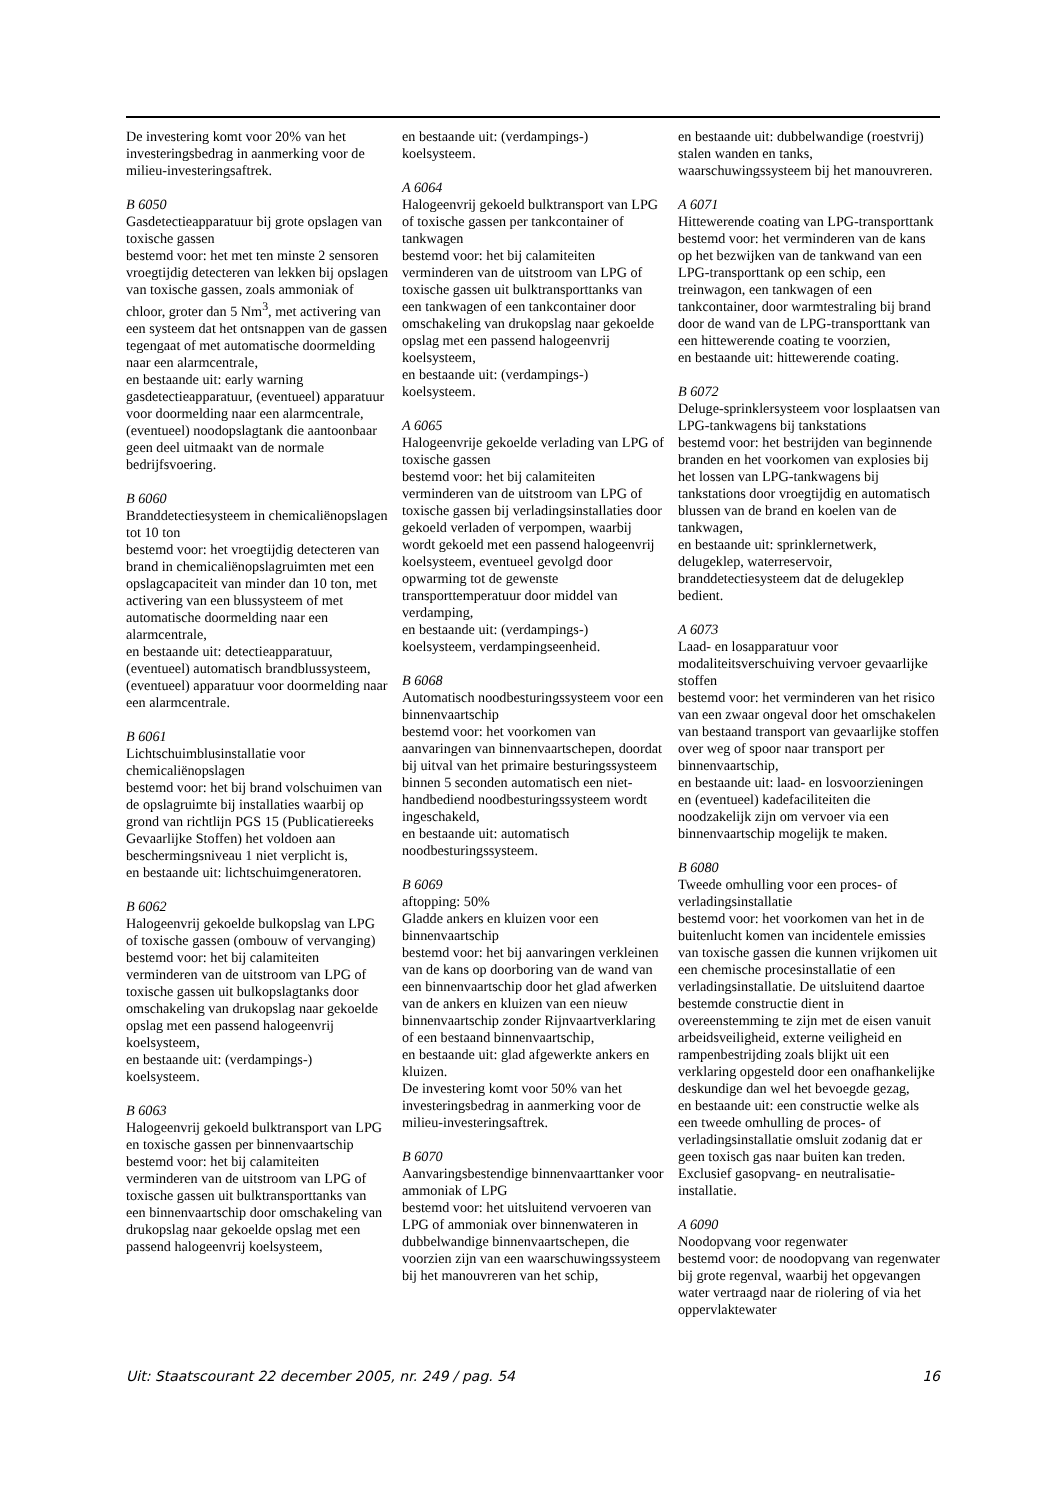De investering komt voor 20% van het investeringsbedrag in aanmerking voor de milieu-investeringsaftrek.
B 6050
Gasdetectieapparatuur bij grote opslagen van toxische gassen
bestemd voor: het met ten minste 2 sensoren vroegtijdig detecteren van lekken bij opslagen van toxische gassen, zoals ammoniak of chloor, groter dan 5 Nm<sup>3</sup>, met activering van een systeem dat het ontsnappen van de gassen tegengaat of met automatische doormelding naar een alarmcentrale,
en bestaande uit: early warning gasdetectieapparatuur, (eventueel) apparatuur voor doormelding naar een alarmcentrale, (eventueel) noodopslagtank die aantoonbaar geen deel uitmaakt van de normale bedrijfsvoering.
B 6060
Branddetectiesysteem in chemicaliënopslagen tot 10 ton
bestemd voor: het vroegtijdig detecteren van brand in chemicaliënopslagruimten met een opslagcapaciteit van minder dan 10 ton, met activering van een blussysteem of met automatische doormelding naar een alarmcentrale,
en bestaande uit: detectieapparatuur, (eventueel) automatisch brandblussysteem, (eventueel) apparatuur voor doormelding naar een alarmcentrale.
B 6061
Lichtschuimblusinstallatie voor chemicaliënopslagen
bestemd voor: het bij brand volschuimen van de opslagruimte bij installaties waarbij op grond van richtlijn PGS 15 (Publicatiereeks Gevaarlijke Stoffen) het voldoen aan beschermingsniveau 1 niet verplicht is,
en bestaande uit: lichtschuimgeneratoren.
B 6062
Halogeenvrij gekoelde bulkopslag van LPG of toxische gassen (ombouw of vervanging)
bestemd voor: het bij calamiteiten verminderen van de uitstroom van LPG of toxische gassen uit bulkopslagtanks door omschakeling van drukopslag naar gekoelde opslag met een passend halogeenvrij koelsysteem,
en bestaande uit: (verdampings-) koelsysteem.
B 6063
Halogeenvrij gekoeld bulktransport van LPG en toxische gassen per binnenvaartschip
bestemd voor: het bij calamiteiten verminderen van de uitstroom van LPG of toxische gassen uit bulktransporttanks van een binnenvaartschip door omschakeling van drukopslag naar gekoelde opslag met een passend halogeenvrij koelsysteem,
en bestaande uit: (verdampings-) koelsysteem.
A 6064
Halogeenvrij gekoeld bulktransport van LPG of toxische gassen per tankcontainer of tankwagen
bestemd voor: het bij calamiteiten verminderen van de uitstroom van LPG of toxische gassen uit bulktransporttanks van een tankwagen of een tankcontainer door omschakeling van drukopslag naar gekoelde opslag met een passend halogeenvrij koelsysteem,
en bestaande uit: (verdampings-) koelsysteem.
A 6065
Halogeenvrije gekoelde verlading van LPG of toxische gassen
bestemd voor: het bij calamiteiten verminderen van de uitstroom van LPG of toxische gassen bij verladingsinstallaties door gekoeld verladen of verpompen, waarbij wordt gekoeld met een passend halogeenvrij koelsysteem, eventueel gevolgd door opwarming tot de gewenste transporttemperatuur door middel van verdamping,
en bestaande uit: (verdampings-) koelsysteem, verdampingseenheid.
B 6068
Automatisch noodbesturingssysteem voor een binnenvaartschip
bestemd voor: het voorkomen van aanvaringen van binnenvaartschepen, doordat bij uitval van het primaire besturingssysteem binnen 5 seconden automatisch een niet-handbediend noodbesturingssysteem wordt ingeschakeld,
en bestaande uit: automatisch noodbesturingssysteem.
B 6069
aftopping: 50%
Gladde ankers en kluizen voor een binnenvaartschip
bestemd voor: het bij aanvaringen verkleinen van de kans op doorboring van de wand van een binnenvaartschip door het glad afwerken van de ankers en kluizen van een nieuw binnenvaartschip zonder Rijnvaartverklaring of een bestaand binnenvaartschip,
en bestaande uit: glad afgewerkte ankers en kluizen.
De investering komt voor 50% van het investeringsbedrag in aanmerking voor de milieu-investeringsaftrek.
B 6070
Aanvaringsbestendige binnenvaarttanker voor ammoniak of LPG
bestemd voor: het uitsluitend vervoeren van LPG of ammoniak over binnenwateren in dubbelwandige binnenvaartschepen, die voorzien zijn van een waarschuwingssysteem bij het manouvreren van het schip,
en bestaande uit: dubbelwandige (roestvrij) stalen wanden en tanks, waarschuwingssysteem bij het manouvreren.
A 6071
Hittewerende coating van LPG-transporttank
bestemd voor: het verminderen van de kans op het bezwijken van de tankwand van een LPG-transporttank op een schip, een treinwagon, een tankwagen of een tankcontainer, door warmtestraling bij brand door de wand van de LPG-transporttank van een hittewerende coating te voorzien,
en bestaande uit: hittewerende coating.
B 6072
Deluge-sprinklersysteem voor losplaatsen van LPG-tankwagens bij tankstations
bestemd voor: het bestrijden van beginnende branden en het voorkomen van explosies bij het lossen van LPG-tankwagens bij tankstations door vroegtijdig en automatisch blussen van de brand en koelen van de tankwagen,
en bestaande uit: sprinklernetwerk, delugeklep, waterreservoir, branddetectiesysteem dat de delugeklep bedient.
A 6073
Laad- en losapparatuur voor modaliteitsverschuiving vervoer gevaarlijke stoffen
bestemd voor: het verminderen van het risico van een zwaar ongeval door het omschakelen van bestaand transport van gevaarlijke stoffen over weg of spoor naar transport per binnenvaartschip,
en bestaande uit: laad- en losvoorzieningen en (eventueel) kadefaciliteiten die noodzakelijk zijn om vervoer via een binnenvaartschip mogelijk te maken.
B 6080
Tweede omhulling voor een proces- of verladingsinstallatie
bestemd voor: het voorkomen van het in de buitenlucht komen van incidentele emissies van toxische gassen die kunnen vrijkomen uit een chemische procesinstallatie of een verladingsinstallatie. De uitsluitend daartoe bestemde constructie dient in overeenstemming te zijn met de eisen vanuit arbeidsveiligheid, externe veiligheid en rampenbestrijding zoals blijkt uit een verklaring opgesteld door een onafhankelijke deskundige dan wel het bevoegde gezag,
en bestaande uit: een constructie welke als een tweede omhulling de proces- of verladingsinstallatie omsluit zodanig dat er geen toxisch gas naar buiten kan treden.
Exclusief gasopvang- en neutralisatie-installatie.
A 6090
Noodopvang voor regenwater
bestemd voor: de noodopvang van regenwater bij grote regenval, waarbij het opgevangen water vertraagd naar de riolering of via het oppervlaktewater
Uit: Staatscourant 22 december 2005, nr. 249 / pag. 54 16